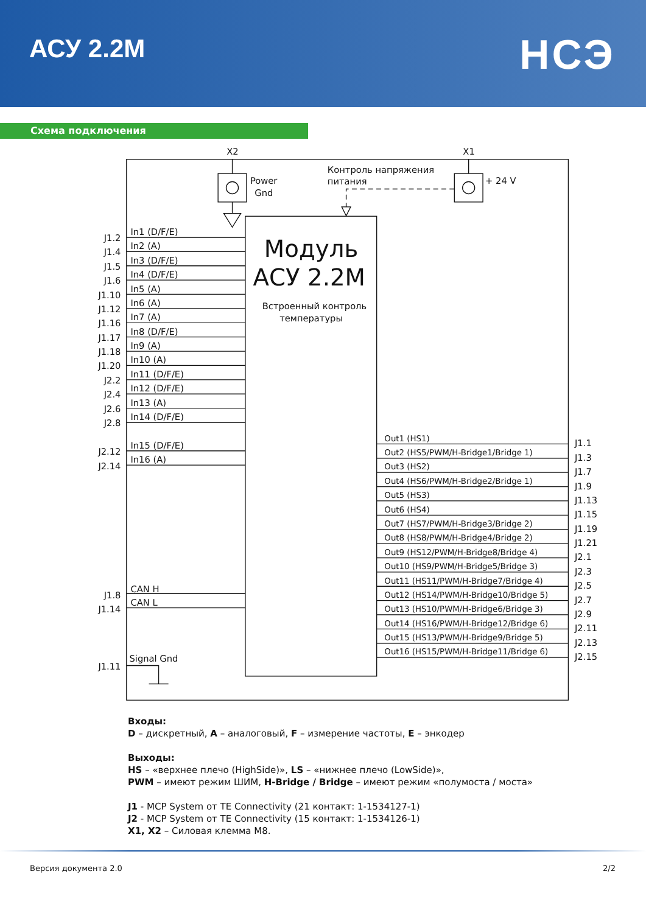АСУ 2.2М
НСЭ
Схема подключения
X2
X1
Power
Gnd
Контроль напряжения
питания
+ 24 V
Модуль
АСУ 2.2М
Встроенный контроль
температуры
J1.2
J1.4
J1.5
J1.6
J1.10
J1.12
J1.16
J1.17
J1.18
J1.20
J2.2
J2.4
J2.6
J2.8
J2.12
J2.14
J1.8
J1.14
J1.11
In1 (D/F/E)
In2 (A)
In3 (D/F/E)
In4 (D/F/E)
In5 (A)
In6 (A)
In7 (A)
In8 (D/F/E)
In9 (A)
In10 (A)
In11 (D/F/E)
In12 (D/F/E)
In13 (A)
In14 (D/F/E)
In15 (D/F/E)
In16 (A)
CAN H
CAN L
Signal Gnd
Out1 (HS1)
Out2 (HS5/PWM/H-Bridge1/Bridge 1)
Out3 (HS2)
Out4 (HS6/PWM/H-Bridge2/Bridge 1)
Out5 (HS3)
Out6 (HS4)
Out7 (HS7/PWM/H-Bridge3/Bridge 2)
Out8 (HS8/PWM/H-Bridge4/Bridge 2)
Out9 (HS12/PWM/H-Bridge8/Bridge 4)
Out10 (HS9/PWM/H-Bridge5/Bridge 3)
Out11 (HS11/PWM/H-Bridge7/Bridge 4)
Out12 (HS14/PWM/H-Bridge10/Bridge 5)
Out13 (HS10/PWM/H-Bridge6/Bridge 3)
Out14 (HS16/PWM/H-Bridge12/Bridge 6)
Out15 (HS13/PWM/H-Bridge9/Bridge 5)
Out16 (HS15/PWM/H-Bridge11/Bridge 6)
J1.1
J1.3
J1.7
J1.9
J1.13
J1.15
J1.19
J1.21
J2.1
J2.3
J2.5
J2.7
J2.9
J2.11
J2.13
J2.15
Входы:
D – дискретный, A – аналоговый, F – измерение частоты, E – энкодер
Выходы:
HS – «верхнее плечо (HighSide)», LS – «нижнее плечо (LowSide)»,
PWM – имеют режим ШИМ, H-Bridge / Bridge – имеют режим «полумоста / моста»
J1 - MCP System от TE Connectivity (21 контакт: 1-1534127-1)
J2 - MCP System от TE Connectivity (15 контакт: 1-1534126-1)
X1, X2 – Силовая клемма М8.
Версия документа 2.0 2/2